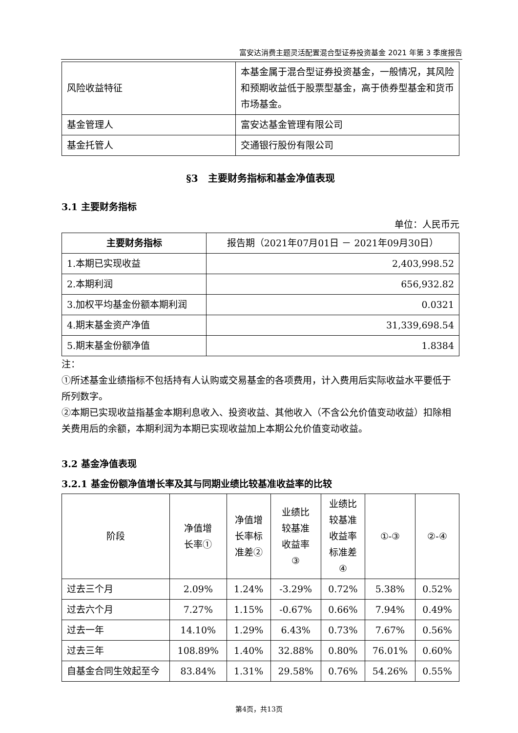富安达消费主题灵活配置混合型证券投资基金 2021 年第 3 季度报告
| 风险收益特征 | 本基金属于混合型证券投资基金，一般情况，其风险和预期收益低于股票型基金，高于债券型基金和货币市场基金。 |
| 基金管理人 | 富安达基金管理有限公司 |
| 基金托管人 | 交通银行股份有限公司 |
§3　主要财务指标和基金净值表现
3.1 主要财务指标
单位：人民币元
| 主要财务指标 | 报告期（2021年07月01日 － 2021年09月30日） |
| --- | --- |
| 1.本期已实现收益 | 2,403,998.52 |
| 2.本期利润 | 656,932.82 |
| 3.加权平均基金份额本期利润 | 0.0321 |
| 4.期末基金资产净值 | 31,339,698.54 |
| 5.期末基金份额净值 | 1.8384 |
注：
①所述基金业绩指标不包括持有人认购或交易基金的各项费用，计入费用后实际收益水平要低于所列数字。
②本期已实现收益指基金本期利息收入、投资收益、其他收入（不含公允价值变动收益）扣除相关费用后的余额，本期利润为本期已实现收益加上本期公允价值变动收益。
3.2 基金净值表现
3.2.1 基金份额净值增长率及其与同期业绩比较基准收益率的比较
| 阶段 | 净值增 长率① | 净值增 长率标 准差② | 业绩比 较基准 收益率 ③ | 业绩比 较基准 收益率 标准差 ④ | ①-③ | ②-④ |
| --- | --- | --- | --- | --- | --- | --- |
| 过去三个月 | 2.09% | 1.24% | -3.29% | 0.72% | 5.38% | 0.52% |
| 过去六个月 | 7.27% | 1.15% | -0.67% | 0.66% | 7.94% | 0.49% |
| 过去一年 | 14.10% | 1.29% | 6.43% | 0.73% | 7.67% | 0.56% |
| 过去三年 | 108.89% | 1.40% | 32.88% | 0.80% | 76.01% | 0.60% |
| 自基金合同生效起至今 | 83.84% | 1.31% | 29.58% | 0.76% | 54.26% | 0.55% |
第4页，共13页